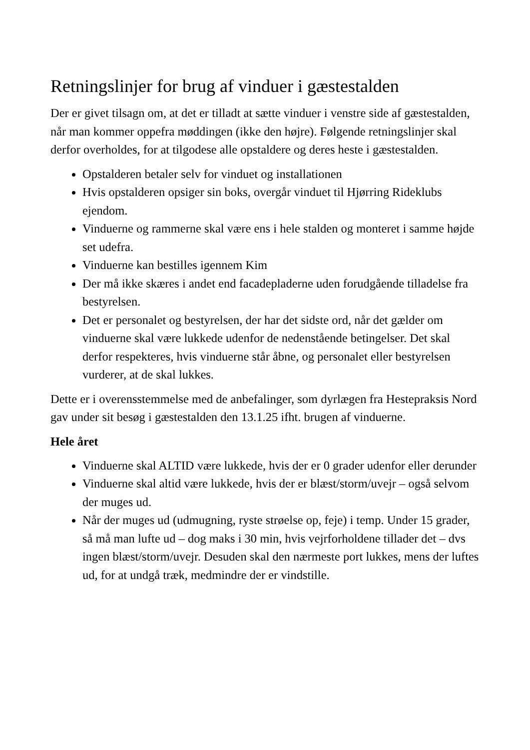Retningslinjer for brug af vinduer i gæstestalden
Der er givet tilsagn om, at det er tilladt at sætte vinduer i venstre side af gæstestalden, når man kommer oppefra møddingen (ikke den højre). Følgende retningslinjer skal derfor overholdes, for at tilgodese alle opstaldere og deres heste i gæstestalden.
Opstalderen betaler selv for vinduet og installationen
Hvis opstalderen opsiger sin boks, overgår vinduet til Hjørring Rideklubs ejendom.
Vinduerne og rammerne skal være ens i hele stalden og monteret i samme højde set udefra.
Vinduerne kan bestilles igennem Kim
Der må ikke skæres i andet end facadepladerne uden forudgående tilladelse fra bestyrelsen.
Det er personalet og bestyrelsen, der har det sidste ord, når det gælder om vinduerne skal være lukkede udenfor de nedenstående betingelser. Det skal derfor respekteres, hvis vinduerne står åbne, og personalet eller bestyrelsen vurderer, at de skal lukkes.
Dette er i overensstemmelse med de anbefalinger, som dyrlægen fra Hestepraksis Nord gav under sit besøg i gæstestalden den 13.1.25 ifht. brugen af vinduerne.
Hele året
Vinduerne skal ALTID være lukkede, hvis der er 0 grader udenfor eller derunder
Vinduerne skal altid være lukkede, hvis der er blæst/storm/uvejr – også selvom der muges ud.
Når der muges ud (udmugning, ryste strøelse op, feje) i temp. Under 15 grader, så må man lufte ud – dog maks i 30 min, hvis vejrforholdene tillader det – dvs ingen blæst/storm/uvejr. Desuden skal den nærmeste port lukkes, mens der luftes ud, for at undgå træk, medmindre der er vindstille.